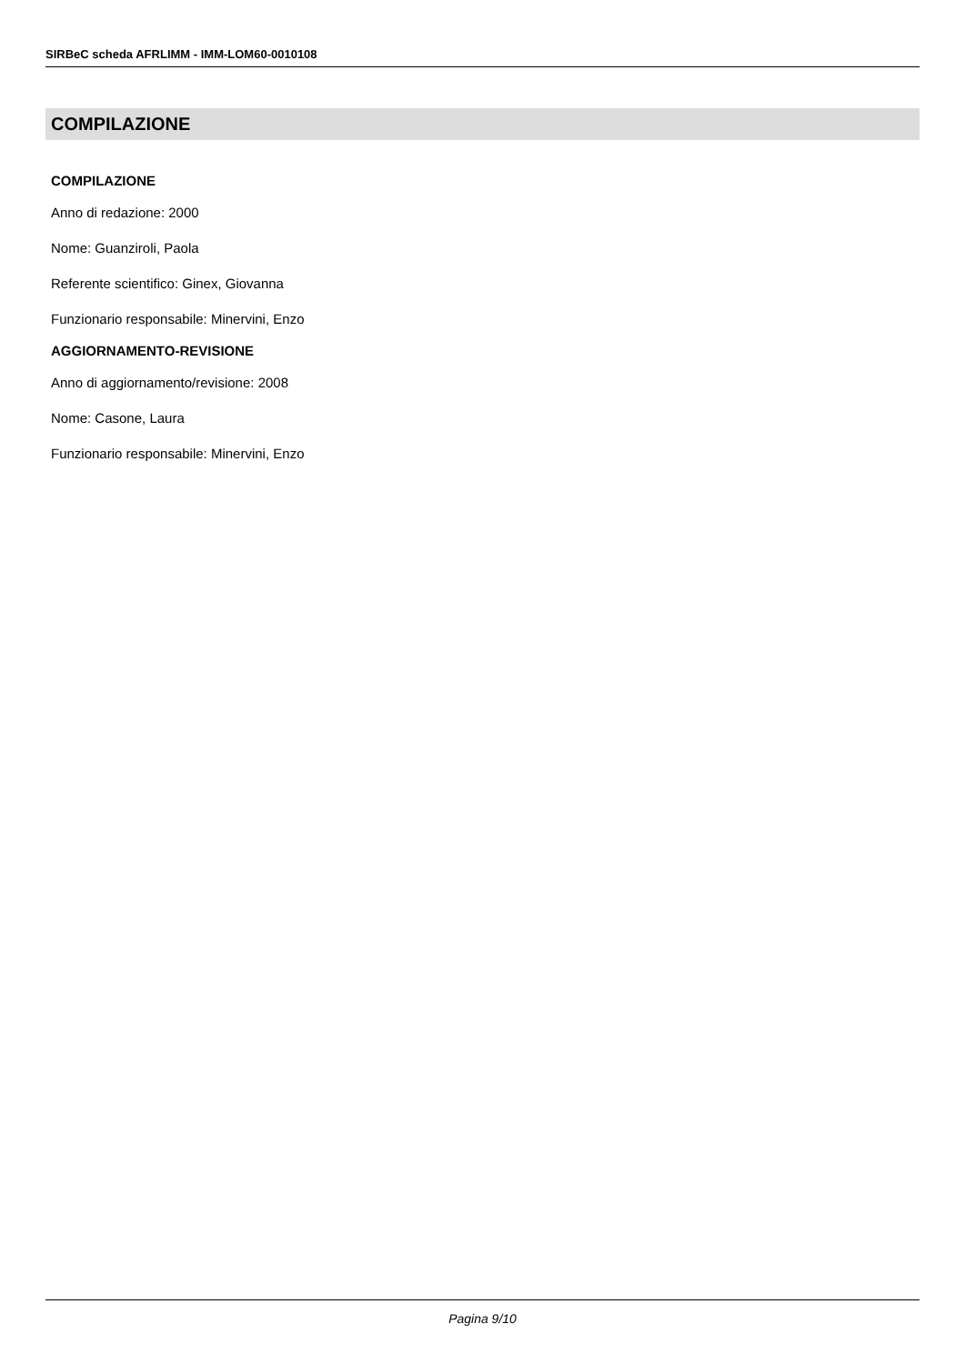SIRBeC scheda AFRLIMM - IMM-LOM60-0010108
COMPILAZIONE
COMPILAZIONE
Anno di redazione: 2000
Nome: Guanziroli, Paola
Referente scientifico: Ginex, Giovanna
Funzionario responsabile: Minervini, Enzo
AGGIORNAMENTO-REVISIONE
Anno di aggiornamento/revisione: 2008
Nome: Casone, Laura
Funzionario responsabile: Minervini, Enzo
Pagina 9/10